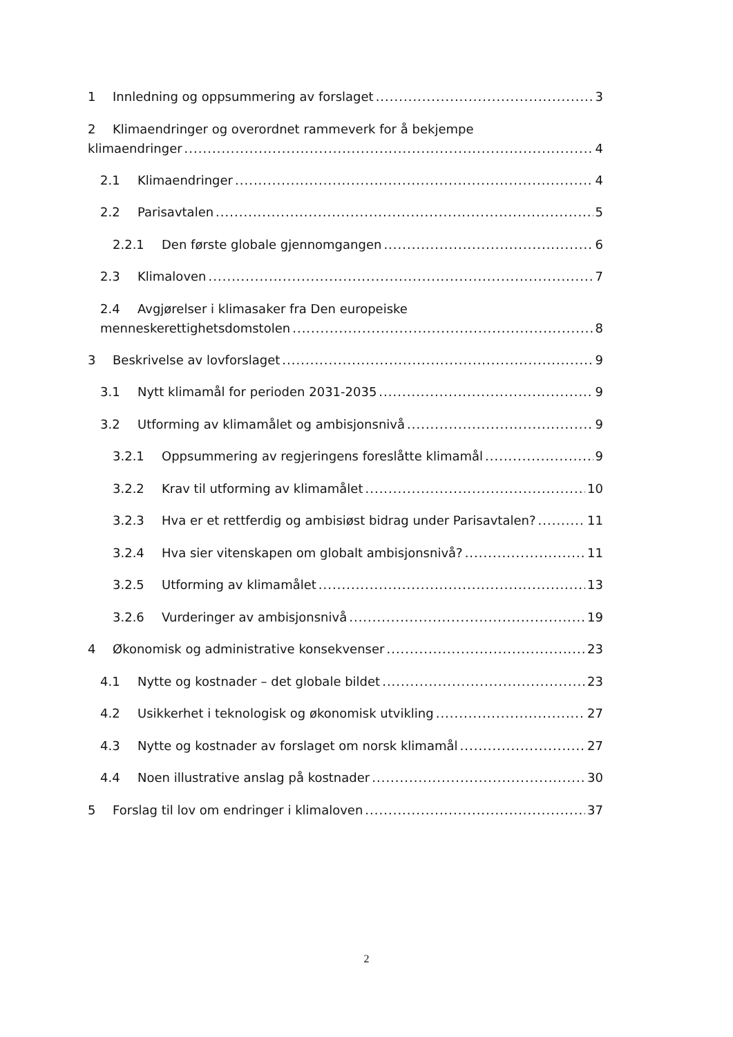1 Innledning og oppsummering av forslaget 3
2 Klimaendringer og overordnet rammeverk for å bekjempe
klimaendringer 4
2.1 Klimaendringer 4
2.2 Parisavtalen 5
2.2.1 Den første globale gjennomgangen 6
2.3 Klimaloven 7
2.4 Avgjørelser i klimasaker fra Den europeiske
menneskerettighetsdomstolen 8
3 Beskrivelse av lovforslaget 9
3.1 Nytt klimamål for perioden 2031-2035 9
3.2 Utforming av klimamålet og ambisjonsnivå 9
3.2.1 Oppsummering av regjeringens foreslåtte klimamål 9
3.2.2 Krav til utforming av klimamålet 10
3.2.3 Hva er et rettferdig og ambisiøst bidrag under Parisavtalen? 11
3.2.4 Hva sier vitenskapen om globalt ambisjonsnivå? 11
3.2.5 Utforming av klimamålet 13
3.2.6 Vurderinger av ambisjonsnivå 19
4 Økonomisk og administrative konsekvenser 23
4.1 Nytte og kostnader – det globale bildet 23
4.2 Usikkerhet i teknologisk og økonomisk utvikling 27
4.3 Nytte og kostnader av forslaget om norsk klimamål 27
4.4 Noen illustrative anslag på kostnader 30
5 Forslag til lov om endringer i klimaloven 37
2